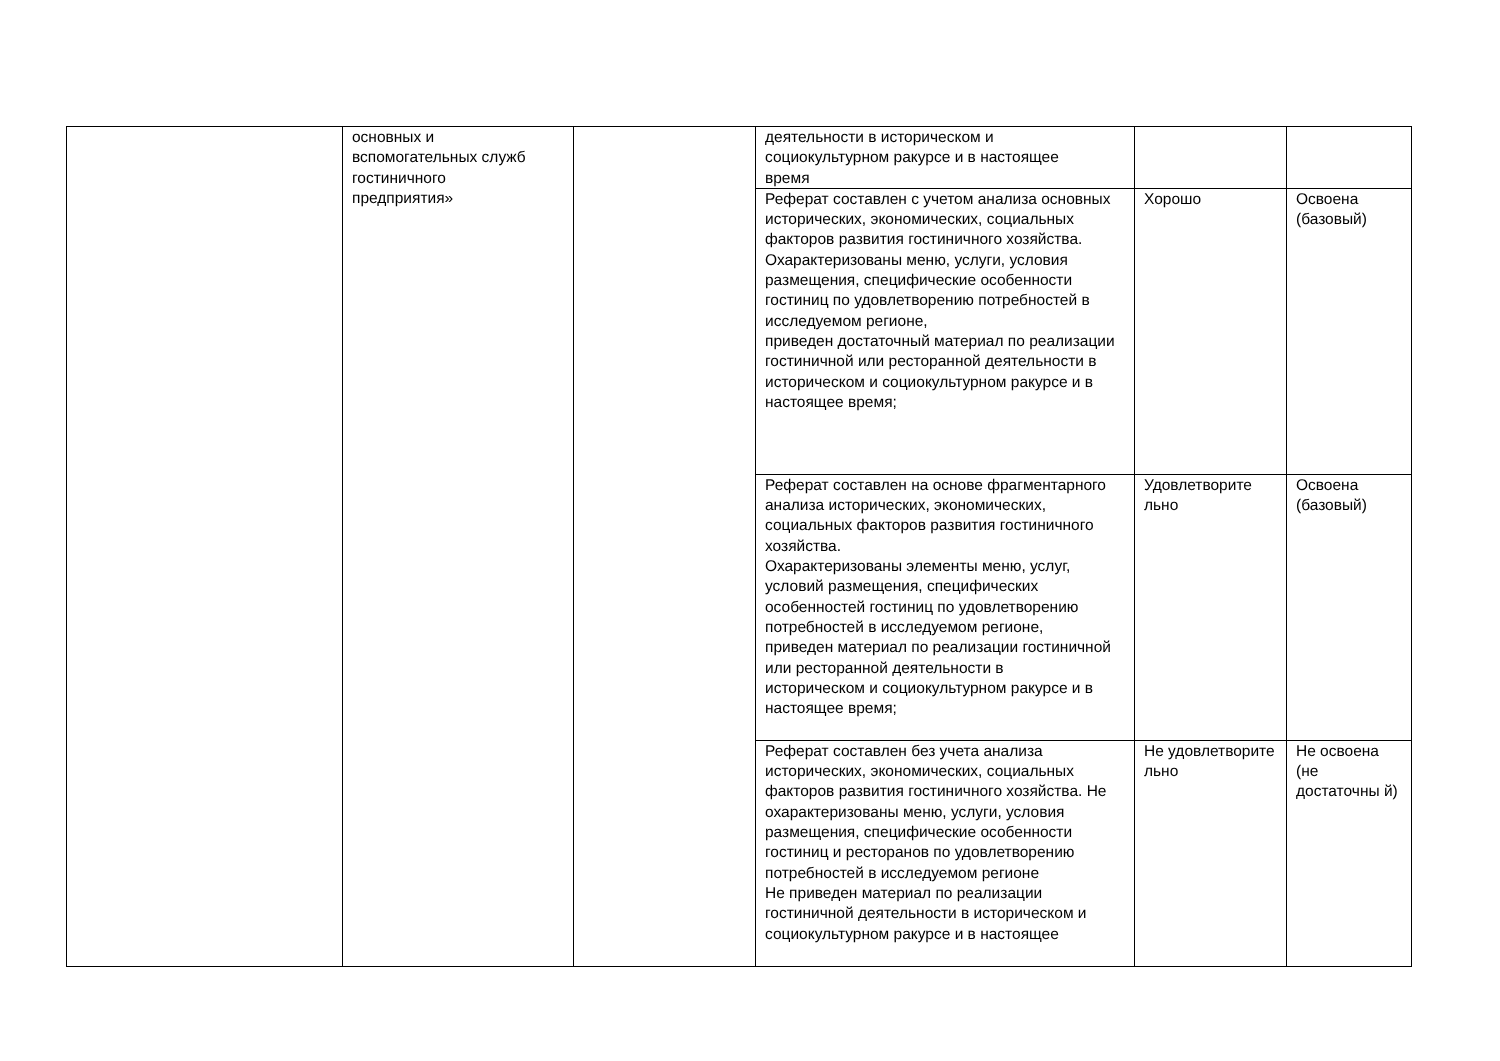| | основных и вспомогательных служб гостиничного предприятия» | | деятельности в историческом и социокультурном ракурсе и в настоящее время | | |
| | | | Реферат составлен с учетом анализа основных исторических, экономических, социальных факторов развития гостиничного хозяйства. Охарактеризованы меню, услуги, условия размещения, специфические особенности гостиниц по удовлетворению потребностей в исследуемом регионе, приведен достаточный материал по реализации гостиничной или ресторанной деятельности в историческом и социокультурном ракурсе и в настоящее время; | Хорошо | Освоена (базовый) |
| | | | Реферат составлен на основе фрагментарного анализа исторических, экономических, социальных факторов развития гостиничного хозяйства. Охарактеризованы элементы меню, услуг, условий размещения, специфических особенностей гостиниц по удовлетворению потребностей в исследуемом регионе, приведен материал по реализации гостиничной или ресторанной деятельности в историческом и социокультурном ракурсе и в настоящее время; | Удовлетворите льно | Освоена (базовый) |
| | | | Реферат составлен без учета анализа исторических, экономических, социальных факторов развития гостиничного хозяйства. Не охарактеризованы меню, услуги, условия размещения, специфические особенности гостиниц и ресторанов по удовлетворению потребностей в исследуемом регионе Не приведен материал по реализации гостиничной деятельности в историческом и социокультурном ракурсе и в настоящее | Не удовлетворите льно | Не освоена (не достаточны й) |